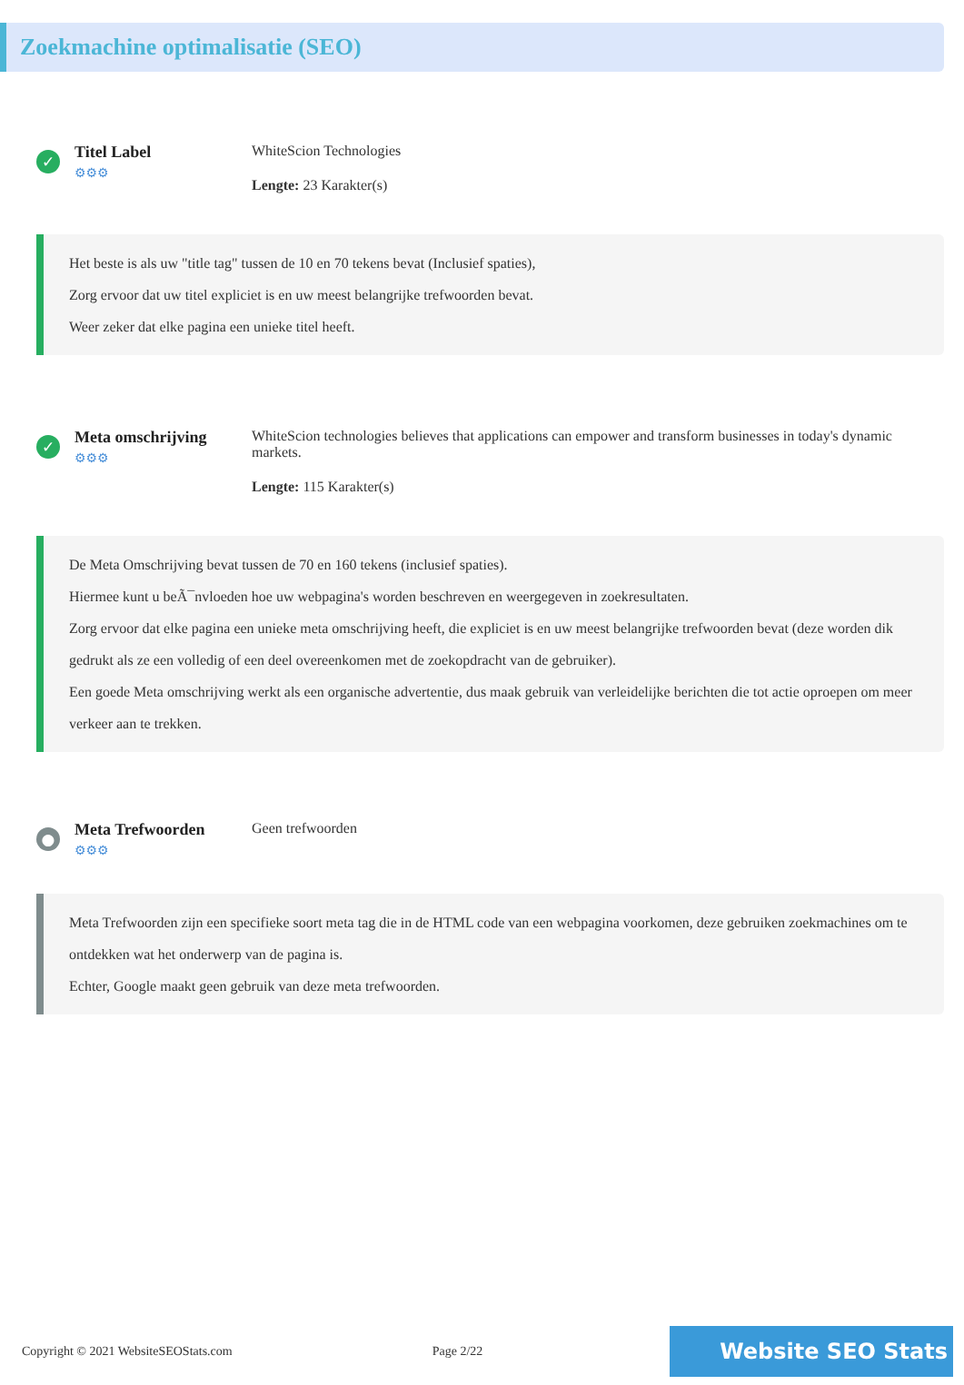Zoekmachine optimalisatie (SEO)
✓
Titel Label
⚙⚙⚙
WhiteScion Technologies
Lengte: 23 Karakter(s)
Het beste is als uw "title tag" tussen de 10 en 70 tekens bevat (Inclusief spaties),
Zorg ervoor dat uw titel expliciet is en uw meest belangrijke trefwoorden bevat.
Weer zeker dat elke pagina een unieke titel heeft.
✓
Meta omschrijving
⚙⚙⚙
WhiteScion technologies believes that applications can empower and transform businesses in today's dynamic markets.
Lengte: 115 Karakter(s)
De Meta Omschrijving bevat tussen de 70 en 160 tekens (inclusief spaties).
Hiermee kunt u beÃ¯nvloeden hoe uw webpagina's worden beschreven en weergegeven in zoekresultaten.
Zorg ervoor dat elke pagina een unieke meta omschrijving heeft, die expliciet is en uw meest belangrijke trefwoorden bevat (deze worden dik gedrukt als ze een volledig of een deel overeenkomen met de zoekopdracht van de gebruiker).
Een goede Meta omschrijving werkt als een organische advertentie, dus maak gebruik van verleidelijke berichten die tot actie oproepen om meer verkeer aan te trekken.
●
Meta Trefwoorden
⚙⚙⚙
Geen trefwoorden
Meta Trefwoorden zijn een specifieke soort meta tag die in de HTML code van een webpagina voorkomen, deze gebruiken zoekmachines om te ontdekken wat het onderwerp van de pagina is.
Echter, Google maakt geen gebruik van deze meta trefwoorden.
Copyright © 2021 WebsiteSEOStats.com Page 2/22 Website SEO Stats